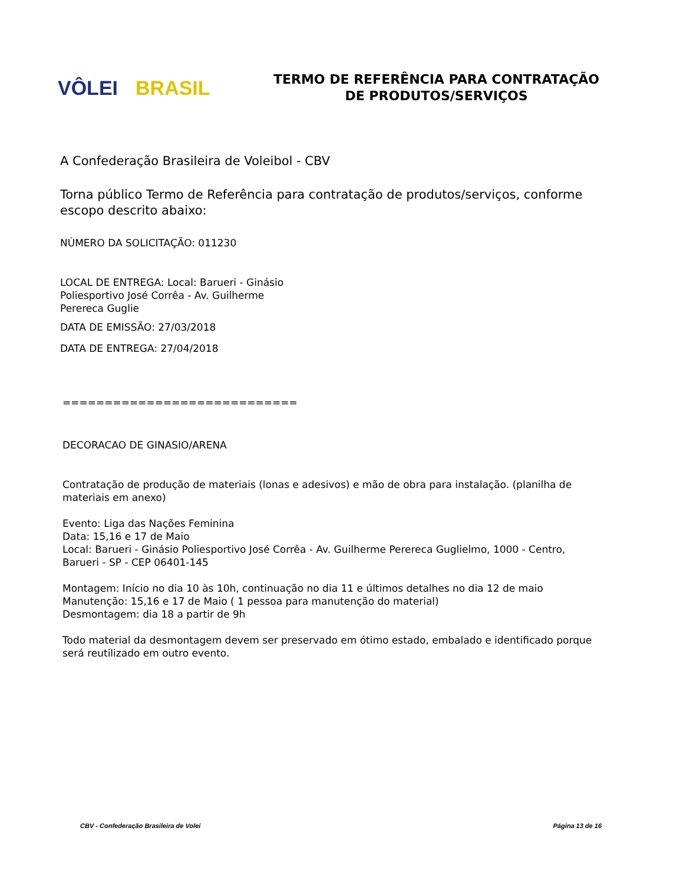VÔLEI BRASIL
TERMO DE REFERÊNCIA PARA CONTRATAÇÃO
DE PRODUTOS/SERVIÇOS
A Confederação Brasileira de Voleibol - CBV
Torna público Termo de Referência para contratação de produtos/serviços, conforme escopo descrito abaixo:
NÚMERO DA SOLICITAÇÃO: 011230
LOCAL DE ENTREGA: Local: Barueri - Ginásio
Poliesportivo José Corrêa - Av. Guilherme
Perereca Guglie
DATA DE EMISSÃO: 27/03/2018
DATA DE ENTREGA: 27/04/2018
============================
DECORACAO DE GINASIO/ARENA
Contratação de produção de materiais (lonas e adesivos) e mão de obra para instalação. (planilha de materiais em anexo)
Evento: Liga das Nações Feminina
Data: 15,16 e 17 de Maio
Local: Barueri - Ginásio Poliesportivo José Corrêa - Av. Guilherme Perereca Guglielmo, 1000 - Centro, Barueri - SP - CEP 06401-145
Montagem: Início no dia 10 às 10h, continuação no dia 11 e últimos detalhes no dia 12 de maio
Manutenção: 15,16 e 17 de Maio ( 1 pessoa para manutenção do material)
Desmontagem: dia 18 a partir de 9h
Todo material da desmontagem devem ser preservado em ótimo estado, embalado e identificado porque será reutilizado em outro evento.
CBV - Confederação Brasileira de Volei
Página 13 de 16